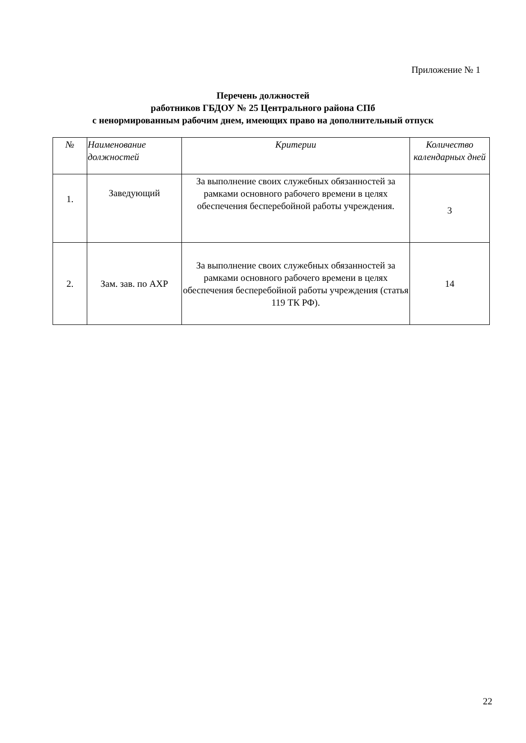Приложение № 1
Перечень должностей
работников ГБДОУ № 25 Центрального района СПб
с ненормированным рабочим днем, имеющих право на дополнительный отпуск
| № | Наименование должностей | Критерии | Количество календарных дней |
| --- | --- | --- | --- |
| 1. | Заведующий | За выполнение своих служебных обязанностей за рамками основного рабочего времени в целях обеспечения бесперебойной работы учреждения. | 3 |
| 2. | Зам. зав. по АХР | За выполнение своих служебных обязанностей за рамками основного рабочего времени в целях обеспечения бесперебойной работы учреждения (статья 119 ТК РФ). | 14 |
22